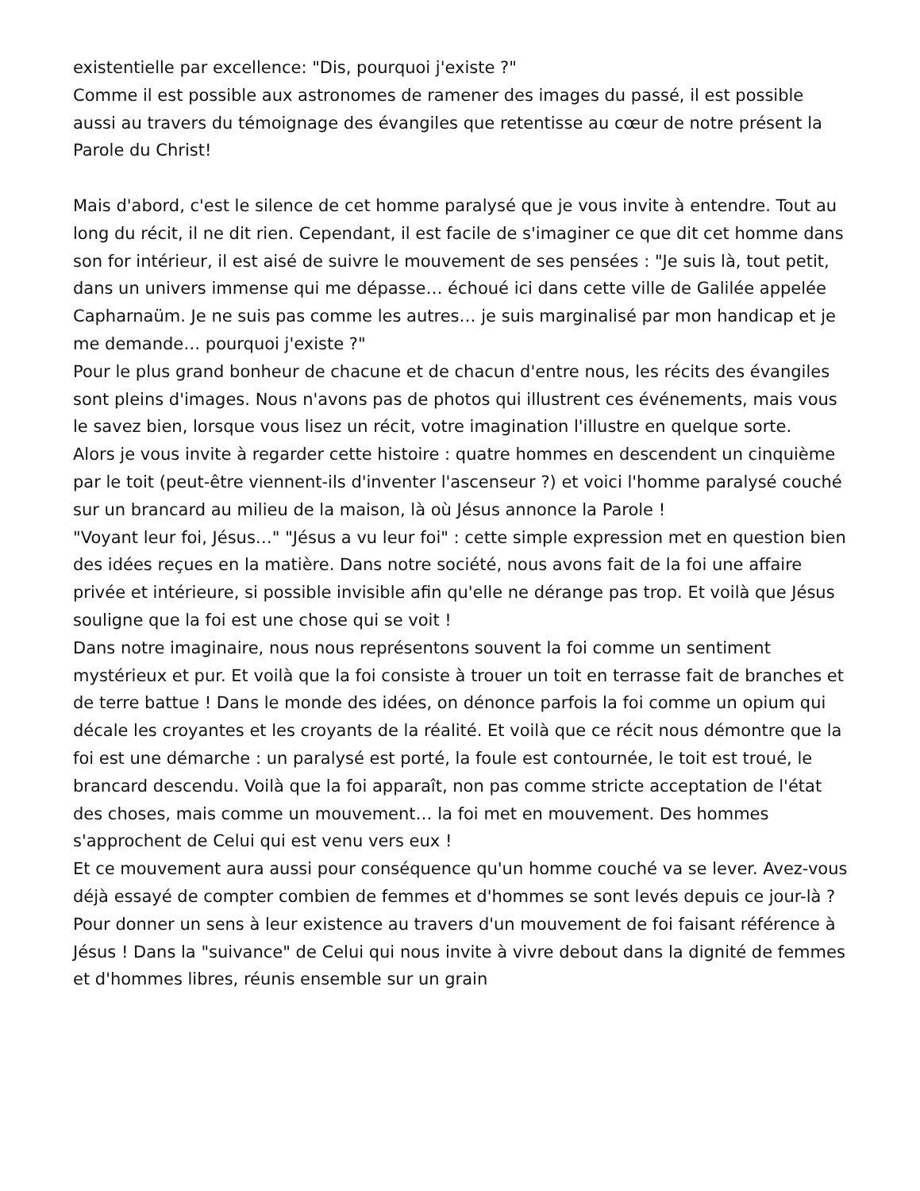existentielle par excellence: "Dis, pourquoi j'existe ?"
Comme il est possible aux astronomes de ramener des images du passé, il est possible aussi au travers du témoignage des évangiles que retentisse au cœur de notre présent la Parole du Christ!
Mais d'abord, c'est le silence de cet homme paralysé que je vous invite à entendre. Tout au long du récit, il ne dit rien. Cependant, il est facile de s'imaginer ce que dit cet homme dans son for intérieur, il est aisé de suivre le mouvement de ses pensées : "Je suis là, tout petit, dans un univers immense qui me dépasse… échoué ici dans cette ville de Galilée appelée Capharnaüm. Je ne suis pas comme les autres… je suis marginalisé par mon handicap et je me demande… pourquoi j'existe ?"
Pour le plus grand bonheur de chacune et de chacun d'entre nous, les récits des évangiles sont pleins d'images. Nous n'avons pas de photos qui illustrent ces événements, mais vous le savez bien, lorsque vous lisez un récit, votre imagination l'illustre en quelque sorte.
Alors je vous invite à regarder cette histoire : quatre hommes en descendent un cinquième par le toit (peut-être viennent-ils d'inventer l'ascenseur ?) et voici l'homme paralysé couché sur un brancard au milieu de la maison, là où Jésus annonce la Parole !
"Voyant leur foi, Jésus…" "Jésus a vu leur foi" : cette simple expression met en question bien des idées reçues en la matière. Dans notre société, nous avons fait de la foi une affaire privée et intérieure, si possible invisible afin qu'elle ne dérange pas trop. Et voilà que Jésus souligne que la foi est une chose qui se voit !
Dans notre imaginaire, nous nous représentons souvent la foi comme un sentiment mystérieux et pur. Et voilà que la foi consiste à trouer un toit en terrasse fait de branches et de terre battue ! Dans le monde des idées, on dénonce parfois la foi comme un opium qui décale les croyantes et les croyants de la réalité. Et voilà que ce récit nous démontre que la foi est une démarche : un paralysé est porté, la foule est contournée, le toit est troué, le brancard descendu. Voilà que la foi apparaît, non pas comme stricte acceptation de l'état des choses, mais comme un mouvement… la foi met en mouvement. Des hommes s'approchent de Celui qui est venu vers eux !
Et ce mouvement aura aussi pour conséquence qu'un homme couché va se lever. Avez-vous déjà essayé de compter combien de femmes et d'hommes se sont levés depuis ce jour-là ? Pour donner un sens à leur existence au travers d'un mouvement de foi faisant référence à Jésus ! Dans la "suivance" de Celui qui nous invite à vivre debout dans la dignité de femmes et d'hommes libres, réunis ensemble sur un grain